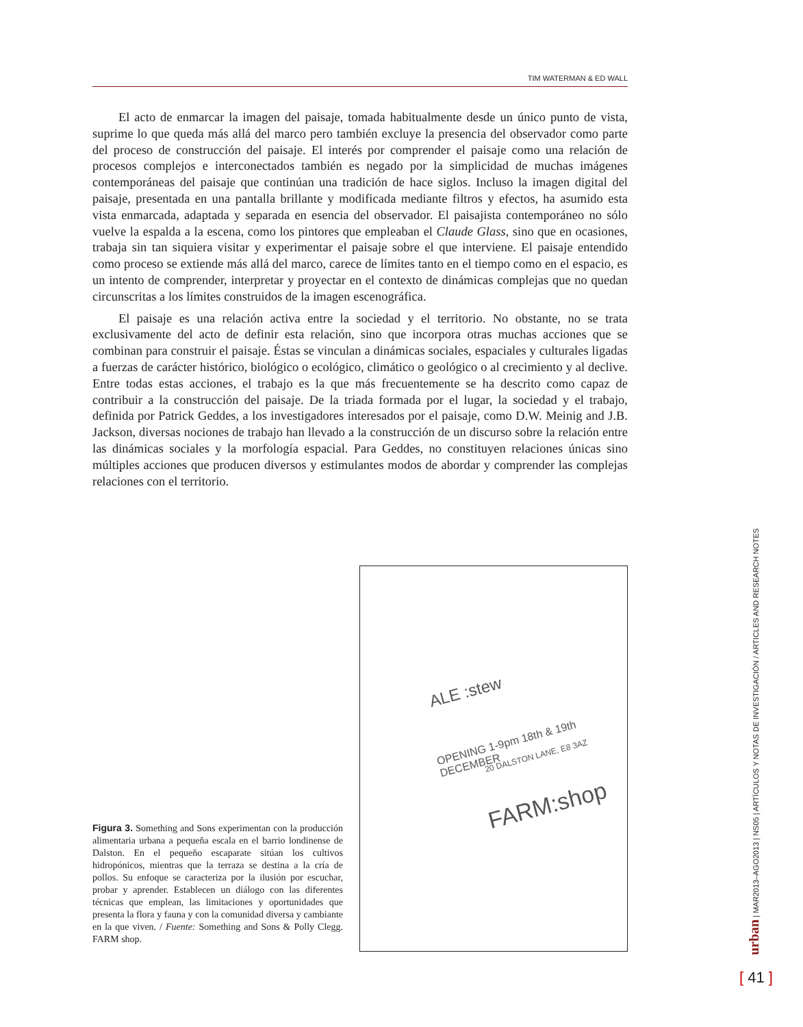TIM WATERMAN & ED WALL
El acto de enmarcar la imagen del paisaje, tomada habitualmente desde un único punto de vista, suprime lo que queda más allá del marco pero también excluye la presencia del observador como parte del proceso de construcción del paisaje. El interés por comprender el paisaje como una relación de procesos complejos e interconectados también es negado por la simplicidad de muchas imágenes contemporáneas del paisaje que continúan una tradición de hace siglos. Incluso la imagen digital del paisaje, presentada en una pantalla brillante y modificada mediante filtros y efectos, ha asumido esta vista enmarcada, adaptada y separada en esencia del observador. El paisajista contemporáneo no sólo vuelve la espalda a la escena, como los pintores que empleaban el Claude Glass, sino que en ocasiones, trabaja sin tan siquiera visitar y experimentar el paisaje sobre el que interviene. El paisaje entendido como proceso se extiende más allá del marco, carece de límites tanto en el tiempo como en el espacio, es un intento de comprender, interpretar y proyectar en el contexto de dinámicas complejas que no quedan circunscritas a los límites construidos de la imagen escenográfica.
El paisaje es una relación activa entre la sociedad y el territorio. No obstante, no se trata exclusivamente del acto de definir esta relación, sino que incorpora otras muchas acciones que se combinan para construir el paisaje. Éstas se vinculan a dinámicas sociales, espaciales y culturales ligadas a fuerzas de carácter histórico, biológico o ecológico, climático o geológico o al crecimiento y al declive. Entre todas estas acciones, el trabajo es la que más frecuentemente se ha descrito como capaz de contribuir a la construcción del paisaje. De la triada formada por el lugar, la sociedad y el trabajo, definida por Patrick Geddes, a los investigadores interesados por el paisaje, como D.W. Meinig and J.B. Jackson, diversas nociones de trabajo han llevado a la construcción de un discurso sobre la relación entre las dinámicas sociales y la morfología espacial. Para Geddes, no constituyen relaciones únicas sino múltiples acciones que producen diversos y estimulantes modos de abordar y comprender las complejas relaciones con el territorio.
ALE :stew
OPENING 1-9pm 18th & 19th DECEMBER
20 DALSTON LANE, E8 3AZ
FARM:shop
Figura 3. Something and Sons experimentan con la producción alimentaria urbana a pequeña escala en el barrio londinense de Dalston. En el pequeño escaparate sitúan los cultivos hidropónicos, mientras que la terraza se destina a la cría de pollos. Su enfoque se caracteriza por la ilusión por escuchar, probar y aprender. Establecen un diálogo con las diferentes técnicas que emplean, las limitaciones y oportunidades que presenta la flora y fauna y con la comunidad diversa y cambiante en la que viven. / Fuente: Something and Sons & Polly Clegg. FARM shop.
urban | MAR2013–AGO2013 | NS05 | ARTÍCULOS Y NOTAS DE INVESTIGACIÓN / ARTICLES AND RESEARCH NOTES
[ 41 ]